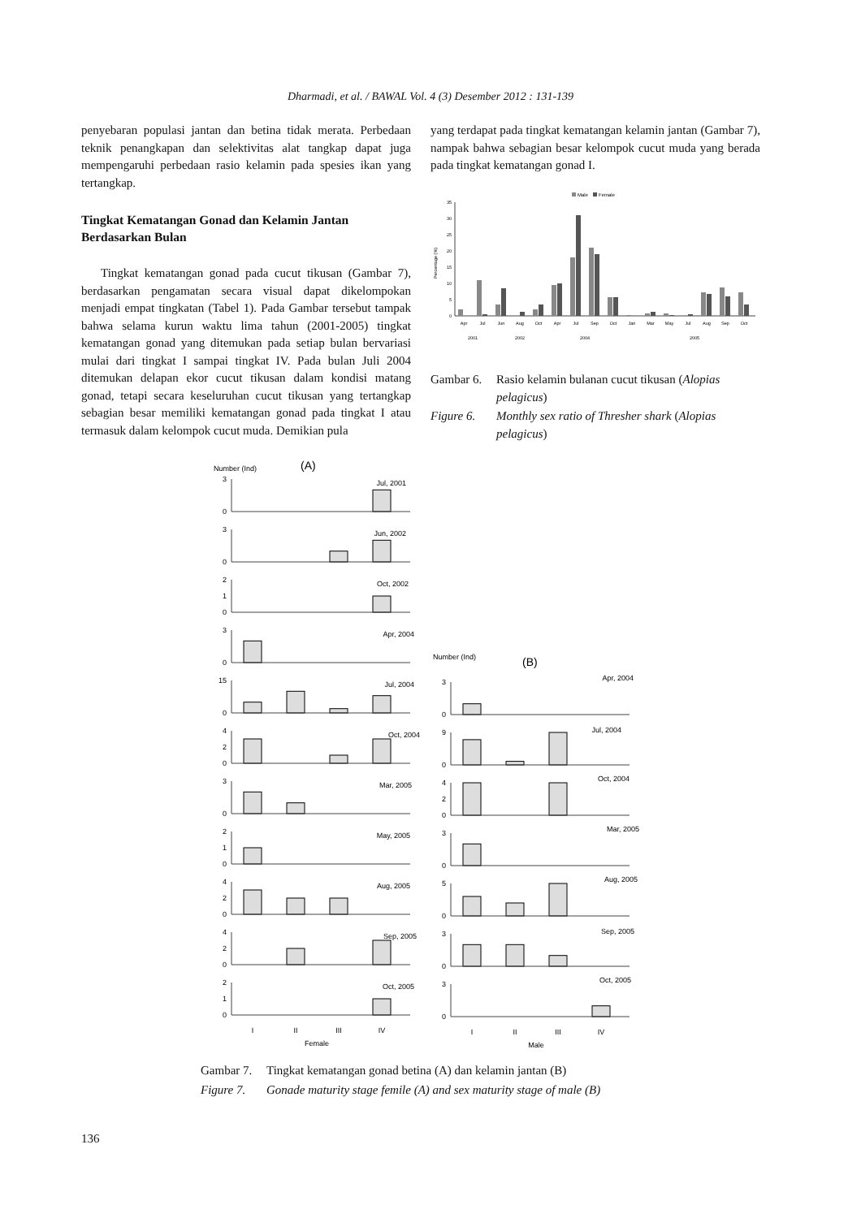Dharmadi, et al. / BAWAL Vol. 4 (3) Desember 2012 : 131-139
penyebaran populasi jantan dan betina tidak merata. Perbedaan teknik penangkapan dan selektivitas alat tangkap dapat juga mempengaruhi perbedaan rasio kelamin pada spesies ikan yang tertangkap.
Tingkat Kematangan Gonad dan Kelamin Jantan Berdasarkan Bulan
Tingkat kematangan gonad pada cucut tikusan (Gambar 7), berdasarkan pengamatan secara visual dapat dikelompokan menjadi empat tingkatan (Tabel 1). Pada Gambar tersebut tampak bahwa selama kurun waktu lima tahun (2001-2005) tingkat kematangan gonad yang ditemukan pada setiap bulan bervariasi mulai dari tingkat I sampai tingkat IV. Pada bulan Juli 2004 ditemukan delapan ekor cucut tikusan dalam kondisi matang gonad, tetapi secara keseluruhan cucut tikusan yang tertangkap sebagian besar memiliki kematangan gonad pada tingkat I atau termasuk dalam kelompok cucut muda. Demikian pula
yang terdapat pada tingkat kematangan kelamin jantan (Gambar 7), nampak bahwa sebagian besar kelompok cucut muda yang berada pada tingkat kematangan gonad I.
Male
Female
35
30
25
20
15
10
5
0
Percentage (%)
Apr
Jul
Jun
Aug
Oct
Apr
Jul
Sep
Oct
Jan
Mar
May
Jul
Aug
Sep
Oct
2001
2002
2004
2005
Gambar 6. Rasio kelamin bulanan cucut tikusan (Alopias pelagicus)
Figure 6. Monthly sex ratio of Thresher shark (Alopias pelagicus)
Number (Ind)
(A)
3
0
3
0
2
1
0
3
0
15
0
4
2
0
3
0
2
1
0
4
2
0
4
2
0
2
1
0
Jul, 2001
Jun, 2002
Oct, 2002
Apr, 2004
Jul, 2004
Oct, 2004
Mar, 2005
May, 2005
Aug, 2005
Sep, 2005
Oct, 2005
I
II
III
IV
Female
Number (Ind)
(B)
3
0
9
0
4
2
0
3
0
5
0
3
0
3
0
Apr, 2004
Jul, 2004
Oct, 2004
Mar, 2005
Aug, 2005
Sep, 2005
Oct, 2005
I
II
III
IV
Male
Gambar 7. Tingkat kematangan gonad betina (A) dan kelamin jantan (B)
Figure 7. Gonade maturity stage femile (A) and sex maturity stage of male (B)
136